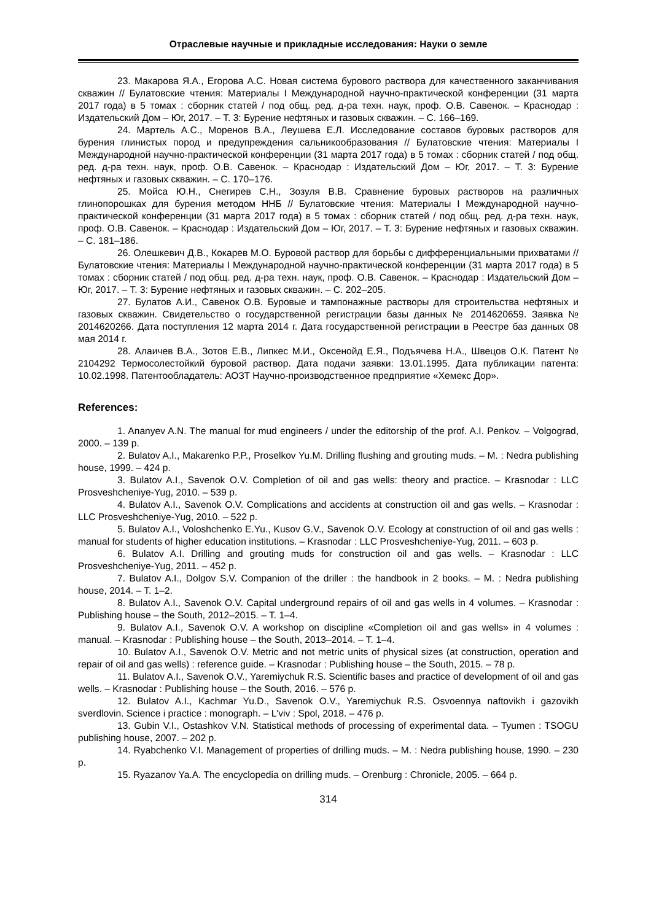Отраслевые научные и прикладные исследования: Науки о земле
23. Макарова Я.А., Егорова А.С. Новая система бурового раствора для качественного заканчивания скважин // Булатовские чтения: Материалы I Международной научно-практической конференции (31 марта 2017 года) в 5 томах : сборник статей / под общ. ред. д-ра техн. наук, проф. О.В. Савенок. – Краснодар : Издательский Дом – Юг, 2017. – Т. 3: Бурение нефтяных и газовых скважин. – С. 166–169.
24. Мартель А.С., Моренов В.А., Леушева Е.Л. Исследование составов буровых растворов для бурения глинистых пород и предупреждения сальникообразования // Булатовские чтения: Материалы I Международной научно-практической конференции (31 марта 2017 года) в 5 томах : сборник статей / под общ. ред. д-ра техн. наук, проф. О.В. Савенок. – Краснодар : Издательский Дом – Юг, 2017. – Т. 3: Бурение нефтяных и газовых скважин. – С. 170–176.
25. Мойса Ю.Н., Снегирев С.Н., Зозуля В.В. Сравнение буровых растворов на различных глинопорошках для бурения методом ННБ // Булатовские чтения: Материалы I Международной научно-практической конференции (31 марта 2017 года) в 5 томах : сборник статей / под общ. ред. д-ра техн. наук, проф. О.В. Савенок. – Краснодар : Издательский Дом – Юг, 2017. – Т. 3: Бурение нефтяных и газовых скважин. – С. 181–186.
26. Олешкевич Д.В., Кокарев М.О. Буровой раствор для борьбы с дифференциальными прихватами // Булатовские чтения: Материалы I Международной научно-практической конференции (31 марта 2017 года) в 5 томах : сборник статей / под общ. ред. д-ра техн. наук, проф. О.В. Савенок. – Краснодар : Издательский Дом – Юг, 2017. – Т. 3: Бурение нефтяных и газовых скважин. – С. 202–205.
27. Булатов А.И., Савенок О.В. Буровые и тампонажные растворы для строительства нефтяных и газовых скважин. Свидетельство о государственной регистрации базы данных № 2014620659. Заявка № 2014620266. Дата поступления 12 марта 2014 г. Дата государственной регистрации в Реестре баз данных 08 мая 2014 г.
28. Алаичев В.А., Зотов Е.В., Липкес М.И., Оксенойд Е.Я., Подъячева Н.А., Швецов О.К. Патент № 2104292 Термосолестойкий буровой раствор. Дата подачи заявки: 13.01.1995. Дата публикации патента: 10.02.1998. Патентообладатель: АОЗТ Научно-производственное предприятие «Хемекс Дор».
References:
1. Ananyev A.N. The manual for mud engineers / under the editorship of the prof. A.I. Penkov. – Volgograd, 2000. – 139 p.
2. Bulatov A.I., Makarenko P.P., Proselkov Yu.M. Drilling flushing and grouting muds. – M. : Nedra publishing house, 1999. – 424 p.
3. Bulatov A.I., Savenok O.V. Completion of oil and gas wells: theory and practice. – Krasnodar : LLC Prosveshcheniye-Yug, 2010. – 539 p.
4. Bulatov A.I., Savenok O.V. Complications and accidents at construction oil and gas wells. – Krasnodar : LLC Prosveshcheniye-Yug, 2010. – 522 p.
5. Bulatov A.I., Voloshchenko E.Yu., Kusov G.V., Savenok O.V. Ecology at construction of oil and gas wells : manual for students of higher education institutions. – Krasnodar : LLC Prosveshcheniye-Yug, 2011. – 603 p.
6. Bulatov A.I. Drilling and grouting muds for construction oil and gas wells. – Krasnodar : LLC Prosveshcheniye-Yug, 2011. – 452 p.
7. Bulatov A.I., Dolgov S.V. Companion of the driller : the handbook in 2 books. – M. : Nedra publishing house, 2014. – T. 1–2.
8. Bulatov A.I., Savenok O.V. Capital underground repairs of oil and gas wells in 4 volumes. – Krasnodar : Publishing house – the South, 2012–2015. – T. 1–4.
9. Bulatov A.I., Savenok O.V. A workshop on discipline «Completion oil and gas wells» in 4 volumes : manual. – Krasnodar : Publishing house – the South, 2013–2014. – T. 1–4.
10. Bulatov A.I., Savenok O.V. Metric and not metric units of physical sizes (at construction, operation and repair of oil and gas wells) : reference guide. – Krasnodar : Publishing house – the South, 2015. – 78 p.
11. Bulatov A.I., Savenok O.V., Yaremiychuk R.S. Scientific bases and practice of development of oil and gas wells. – Krasnodar : Publishing house – the South, 2016. – 576 p.
12. Bulatov A.I., Kachmar Yu.D., Savenok O.V., Yaremiychuk R.S. Osvoennya naftovikh i gazovikh sverdlovin. Science i practice : monograph. – L'viv : Spol, 2018. – 476 p.
13. Gubin V.I., Ostashkov V.N. Statistical methods of processing of experimental data. – Tyumen : TSOGU publishing house, 2007. – 202 p.
14. Ryabchenko V.I. Management of properties of drilling muds. – M. : Nedra publishing house, 1990. – 230 p.
15. Ryazanov Ya.A. The encyclopedia on drilling muds. – Orenburg : Chronicle, 2005. – 664 p.
314